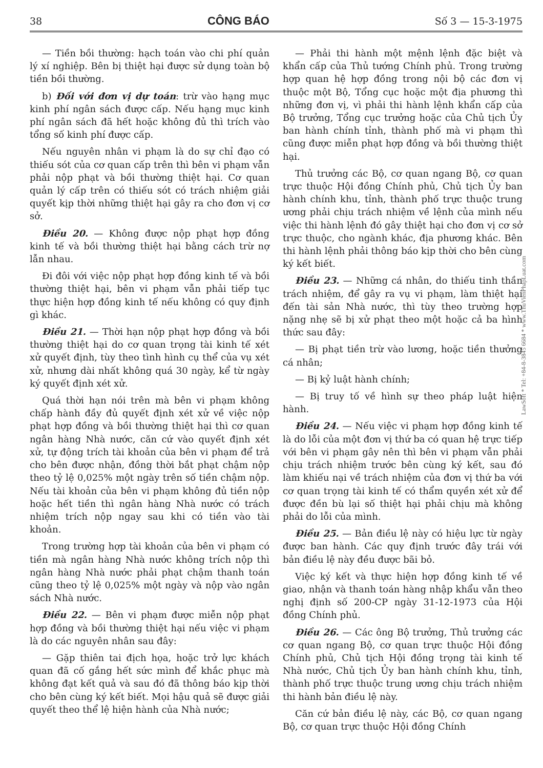38 CÔNG BÁO Số 3 — 15-3-1975
— Tiền bồi thường: hạch toán vào chi phí quản lý xí nghiệp. Bên bị thiệt hại được sử dụng toàn bộ tiền bồi thường.
b) Đối với đơn vị dự toán: trừ vào hạng mục kinh phí ngân sách được cấp. Nếu hạng mục kinh phí ngân sách đã hết hoặc không đủ thì trích vào tổng số kinh phí được cấp.
Nếu nguyên nhân vi phạm là do sự chỉ đạo có thiếu sót của cơ quan cấp trên thì bên vi phạm vẫn phải nộp phạt và bồi thường thiệt hại. Cơ quan quản lý cấp trên có thiếu sót có trách nhiệm giải quyết kịp thời những thiệt hại gây ra cho đơn vị cơ sở.
Điều 20. — Không được nộp phạt hợp đồng kinh tế và bồi thường thiệt hại bằng cách trừ nợ lẫn nhau.
Đi đôi với việc nộp phạt hợp đồng kinh tế và bồi thường thiệt hại, bên vi phạm vẫn phải tiếp tục thực hiện hợp đồng kinh tế nếu không có quy định gì khác.
Điều 21. — Thời hạn nộp phạt hợp đồng và bồi thường thiệt hại do cơ quan trọng tài kinh tế xét xử quyết định, tùy theo tình hình cụ thể của vụ xét xử, nhưng dài nhất không quá 30 ngày, kể từ ngày ký quyết định xét xử.
Quá thời hạn nói trên mà bên vi phạm không chấp hành đầy đủ quyết định xét xử về việc nộp phạt hợp đồng và bồi thường thiệt hại thì cơ quan ngân hàng Nhà nước, căn cứ vào quyết định xét xử, tự động trích tài khoản của bên vi phạm để trả cho bên được nhận, đồng thời bắt phạt chậm nộp theo tỷ lệ 0,025% một ngày trên số tiền chậm nộp. Nếu tài khoản của bên vi phạm không đủ tiền nộp hoặc hết tiền thì ngân hàng Nhà nước có trách nhiệm trích nộp ngay sau khi có tiền vào tài khoản.
Trong trường hợp tài khoản của bên vi phạm có tiền mà ngân hàng Nhà nước không trích nộp thì ngân hàng Nhà nước phải phạt chậm thanh toán cũng theo tỷ lệ 0,025% một ngày và nộp vào ngân sách Nhà nước.
Điều 22. — Bên vi phạm được miễn nộp phạt hợp đồng và bồi thường thiệt hại nếu việc vi phạm là do các nguyên nhân sau đây:
— Gặp thiên tai địch họa, hoặc trở lực khách quan đã cố gắng hết sức mình để khắc phục mà không đạt kết quả và sau đó đã thông báo kịp thời cho bên cùng ký kết biết. Mọi hậu quả sẽ được giải quyết theo thể lệ hiện hành của Nhà nước;
— Phải thi hành một mệnh lệnh đặc biệt và khẩn cấp của Thủ tướng Chính phủ. Trong trường hợp quan hệ hợp đồng trong nội bộ các đơn vị thuộc một Bộ, Tổng cục hoặc một địa phương thì những đơn vị, vì phải thi hành lệnh khẩn cấp của Bộ trưởng, Tổng cục trưởng hoặc của Chủ tịch Ủy ban hành chính tỉnh, thành phố mà vi phạm thì cũng được miễn phạt hợp đồng và bồi thường thiệt hại.
Thủ trưởng các Bộ, cơ quan ngang Bộ, cơ quan trực thuộc Hội đồng Chính phủ, Chủ tịch Ủy ban hành chính khu, tỉnh, thành phố trực thuộc trung ương phải chịu trách nhiệm về lệnh của mình nếu việc thi hành lệnh đó gây thiệt hại cho đơn vị cơ sở trực thuộc, cho ngành khác, địa phương khác. Bên thi hành lệnh phải thông báo kịp thời cho bên cùng ký kết biết.
Điều 23. — Những cá nhân, do thiếu tinh thần trách nhiệm, để gây ra vụ vi phạm, làm thiệt hại đến tài sản Nhà nước, thì tùy theo trường hợp nặng nhẹ sẽ bị xử phạt theo một hoặc cả ba hình thức sau đây:
— Bị phạt tiền trừ vào lương, hoặc tiền thưởng cá nhân;
— Bị kỷ luật hành chính;
— Bị truy tố về hình sự theo pháp luật hiện hành.
Điều 24. — Nếu việc vi phạm hợp đồng kinh tế là do lỗi của một đơn vị thứ ba có quan hệ trực tiếp với bên vi phạm gây nên thì bên vi phạm vẫn phải chịu trách nhiệm trước bên cùng ký kết, sau đó làm khiếu nại về trách nhiệm của đơn vị thứ ba với cơ quan trọng tài kinh tế có thẩm quyền xét xử để được đền bù lại số thiệt hại phải chịu mà không phải do lỗi của mình.
Điều 25. — Bản điều lệ này có hiệu lực từ ngày được ban hành. Các quy định trước đây trái với bản điều lệ này đều được bãi bỏ.
Việc ký kết và thực hiện hợp đồng kinh tế về giao, nhận và thanh toán hàng nhập khẩu vẫn theo nghị định số 200-CP ngày 31-12-1973 của Hội đồng Chính phủ.
Điều 26. — Các ông Bộ trưởng, Thủ trưởng các cơ quan ngang Bộ, cơ quan trực thuộc Hội đồng Chính phủ, Chủ tịch Hội đồng trọng tài kinh tế Nhà nước, Chủ tịch Ủy ban hành chính khu, tỉnh, thành phố trực thuộc trung ương chịu trách nhiệm thi hành bản điều lệ này.
Căn cứ bản điều lệ này, các Bộ, cơ quan ngang Bộ, cơ quan trực thuộc Hội đồng Chính
LawSoft * Tel: +84-8-3845 6684 * www.ThuVienPhapLuat.com